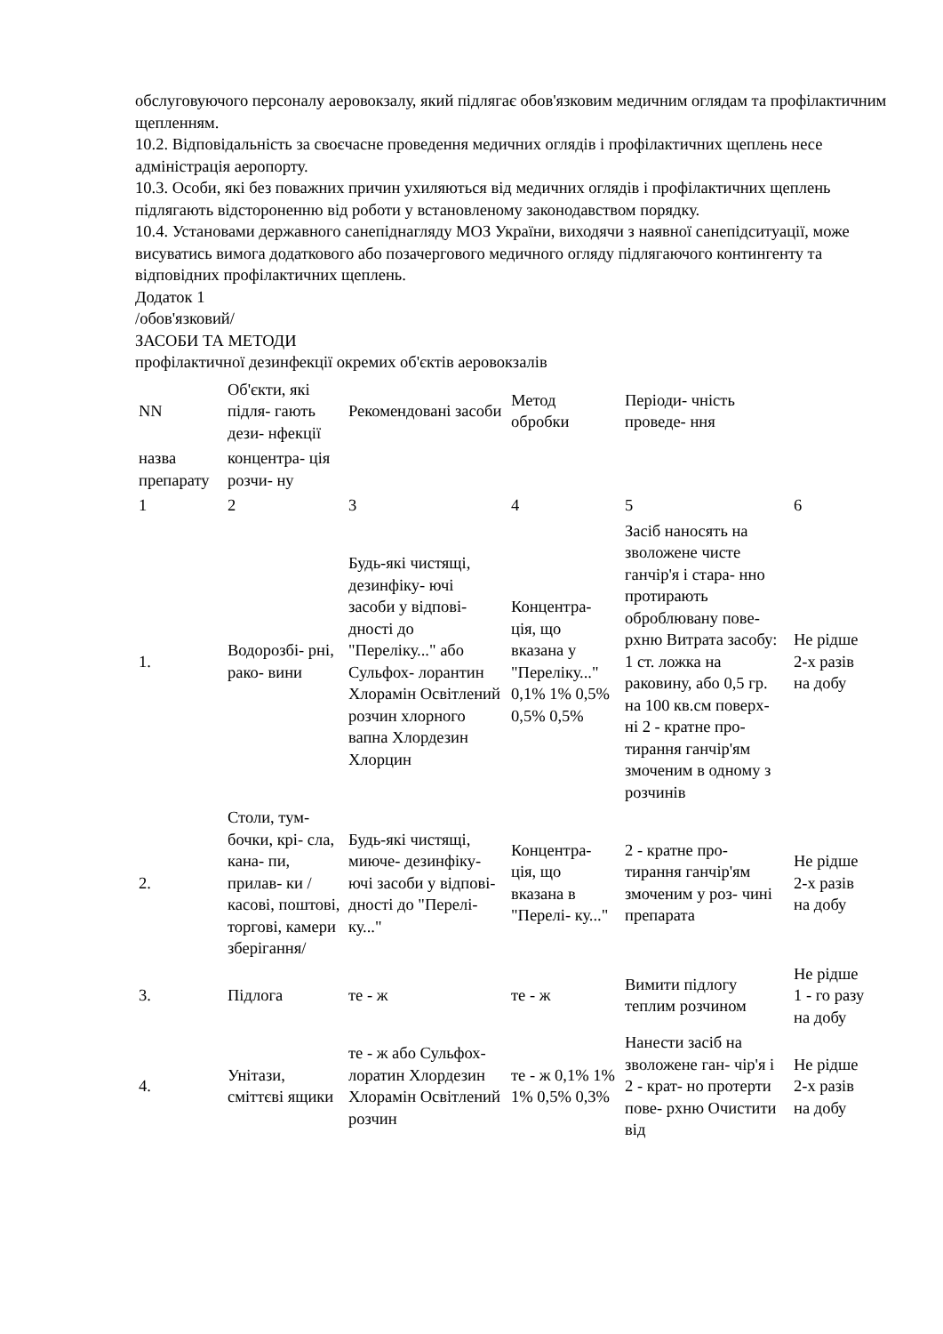обслуговуючого персоналу аеровокзалу, який підлягає обов'язковим медичним оглядам та профілактичним щепленням.
10.2. Відповідальність за своєчасне проведення медичних оглядів і профілактичних щеплень несе адміністрація аеропорту.
10.3. Особи, які без поважних причин ухиляються від медичних оглядів і профілактичних щеплень підлягають відстороненню від роботи у встановленому законодавством порядку.
10.4. Установами державного санепіднагляду МОЗ України, виходячи з наявної санепідситуації, може висуватись вимога додаткового або позачергового медичного огляду підлягаючого контингенту та відповідних профілактичних щеплень.
Додаток 1
/обов'язковий/
ЗАСОБИ ТА МЕТОДИ
профілактичної дезинфекції окремих об'єктів аеровокзалів
| NN | Об'єкти, які підля- гають дези- нфекції | Рекомендовані засоби | Метод обробки | Періоди- чність проведе- ння | |
| назва препарату | концентра- ція розчи- ну | | | | |
| 1 | 2 | 3 | 4 | 5 | 6 |
| 1. | Водорозбі- рні, рако- вини | Будь-які чистящі, дезинфіку- ючі засоби у відпові- дності до "Переліку..." або Сульфох- лорантин Хлорамін Освітлений розчин хлорного вапна Хлордезин Хлорцин | Концентра- ція, що вказана у "Переліку..." 0,1% 1% 0,5% 0,5% 0,5% | Засіб наносять на зволожене чисте ганчір'я і стара- нно протирають оброблювану пове- рхню Витрата засобу: 1 ст. ложка на раковину, або 0,5 гр. на 100 кв.см поверх- ні 2 - кратне про- тирання ганчір'ям змоченим в одному з розчинів | Не рідше 2-х разів на добу |
| 2. | Столи, тум- бочки, крі- сла, кана- пи, прилав- ки /касові, поштові, торгові, камери зберігання/ | Будь-які чистящі, миюче- дезинфіку- ючі засоби у відпові- дності до "Перелі- ку..." | Концентра- ція, що вказана в "Перелі- ку..." | 2 - кратне про- тирання ганчір'ям змоченим у роз- чині препарата | Не рідше 2-х разів на добу |
| 3. | Підлога | те - ж | те - ж | Вимити підлогу теплим розчином | Не рідше 1 - го разу на добу |
| 4. | Унітази, сміттєві ящики | те - ж або Сульфох- лоратин Хлордезин Хлорамін Освітлений розчин | те - ж 0,1% 1% 1% 0,5% 0,3% | Нанести засіб на зволожене ган- чір'я і 2 - крат- но протерти пове- рхню Очистити від | Не рідше 2-х разів на добу |